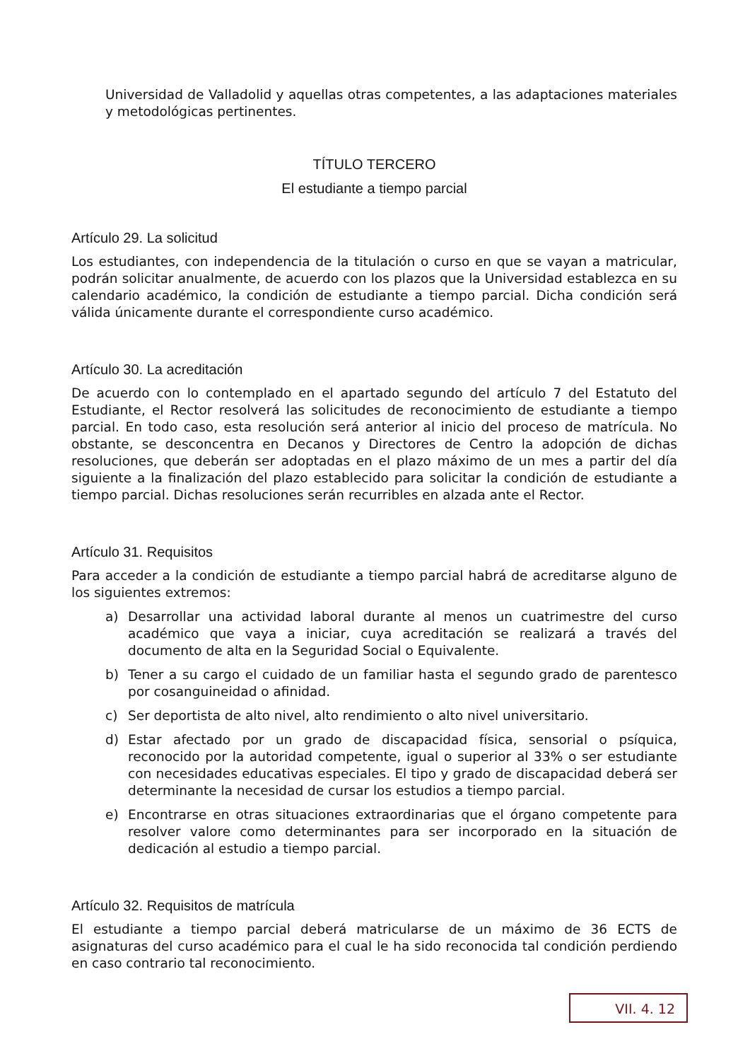Universidad de Valladolid y aquellas otras competentes, a las adaptaciones materiales y metodológicas pertinentes.
TÍTULO TERCERO
El estudiante a tiempo parcial
Artículo 29. La solicitud
Los estudiantes, con independencia de la titulación o curso en que se vayan a matricular, podrán solicitar anualmente, de acuerdo con los plazos que la Universidad establezca en su calendario académico, la condición de estudiante a tiempo parcial. Dicha condición será válida únicamente durante el correspondiente curso académico.
Artículo 30. La acreditación
De acuerdo con lo contemplado en el apartado segundo del artículo 7 del Estatuto del Estudiante, el Rector resolverá las solicitudes de reconocimiento de estudiante a tiempo parcial. En todo caso, esta resolución será anterior al inicio del proceso de matrícula. No obstante, se desconcentra en Decanos y Directores de Centro la adopción de dichas resoluciones, que deberán ser adoptadas en el plazo máximo de un mes a partir del día siguiente a la finalización del plazo establecido para solicitar la condición de estudiante a tiempo parcial. Dichas resoluciones serán recurribles en alzada ante el Rector.
Artículo 31. Requisitos
Para acceder a la condición de estudiante a tiempo parcial habrá de acreditarse alguno de los siguientes extremos:
a) Desarrollar una actividad laboral durante al menos un cuatrimestre del curso académico que vaya a iniciar, cuya acreditación se realizará a través del documento de alta en la Seguridad Social o Equivalente.
b) Tener a su cargo el cuidado de un familiar hasta el segundo grado de parentesco por cosanguineidad o afinidad.
c) Ser deportista de alto nivel, alto rendimiento o alto nivel universitario.
d) Estar afectado por un grado de discapacidad física, sensorial o psíquica, reconocido por la autoridad competente, igual o superior al 33% o ser estudiante con necesidades educativas especiales. El tipo y grado de discapacidad deberá ser determinante la necesidad de cursar los estudios a tiempo parcial.
e) Encontrarse en otras situaciones extraordinarias que el órgano competente para resolver valore como determinantes para ser incorporado en la situación de dedicación al estudio a tiempo parcial.
Artículo 32. Requisitos de matrícula
El estudiante a tiempo parcial deberá matricularse de un máximo de 36 ECTS de asignaturas del curso académico para el cual le ha sido reconocida tal condición perdiendo en caso contrario tal reconocimiento.
VII. 4. 12